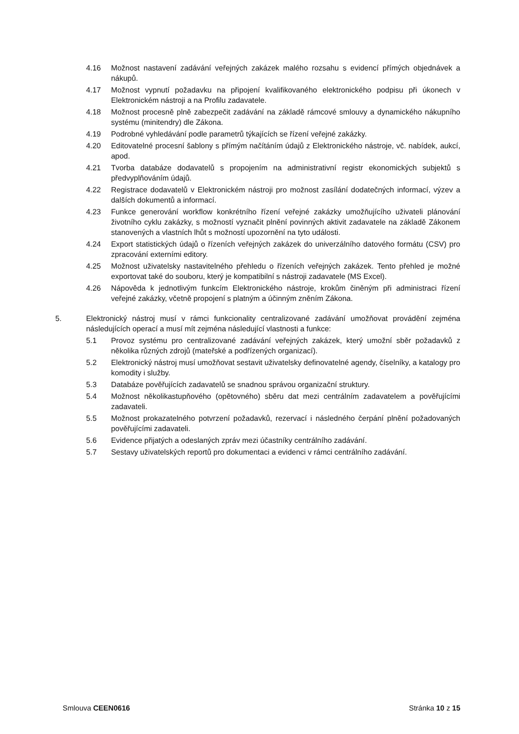4.16 Možnost nastavení zadávání veřejných zakázek malého rozsahu s evidencí přímých objednávek a nákupů.
4.17 Možnost vypnutí požadavku na připojení kvalifikovaného elektronického podpisu při úkonech v Elektronickém nástroji a na Profilu zadavatele.
4.18 Možnost procesně plně zabezpečit zadávání na základě rámcové smlouvy a dynamického nákupního systému (minitendry) dle Zákona.
4.19 Podrobné vyhledávání podle parametrů týkajících se řízení veřejné zakázky.
4.20 Editovatelné procesní šablony s přímým načítáním údajů z Elektronického nástroje, vč. nabídek, aukcí, apod.
4.21 Tvorba databáze dodavatelů s propojením na administrativní registr ekonomických subjektů s předvyplňováním údajů.
4.22 Registrace dodavatelů v Elektronickém nástroji pro možnost zasílání dodatečných informací, výzev a dalších dokumentů a informací.
4.23 Funkce generování workflow konkrétního řízení veřejné zakázky umožňujícího uživateli plánování životního cyklu zakázky, s možností vyznačit plnění povinných aktivit zadavatele na základě Zákonem stanovených a vlastních lhůt s možností upozornění na tyto události.
4.24 Export statistických údajů o řízeních veřejných zakázek do univerzálního datového formátu (CSV) pro zpracování externími editory.
4.25 Možnost uživatelsky nastavitelného přehledu o řízeních veřejných zakázek. Tento přehled je možné exportovat také do souboru, který je kompatibilní s nástroji zadavatele (MS Excel).
4.26 Nápověda k jednotlivým funkcím Elektronického nástroje, krokům činěným při administraci řízení veřejné zakázky, včetně propojení s platným a účinným zněním Zákona.
5. Elektronický nástroj musí v rámci funkcionality centralizované zadávání umožňovat provádění zejména následujících operací a musí mít zejména následující vlastnosti a funkce:
5.1 Provoz systému pro centralizované zadávání veřejných zakázek, který umožní sběr požadavků z několika různých zdrojů (mateřské a podřízených organizací).
5.2 Elektronický nástroj musí umožňovat sestavit uživatelsky definovatelné agendy, číselníky, a katalogy pro komodity i služby.
5.3 Databáze pověřujících zadavatelů se snadnou správou organizační struktury.
5.4 Možnost několikastupňového (opětovného) sběru dat mezi centrálním zadavatelem a pověřujícími zadavateli.
5.5 Možnost prokazatelného potvrzení požadavků, rezervací i následného čerpání plnění požadovaných pověřujícími zadavateli.
5.6 Evidence přijatých a odeslaných zpráv mezi účastníky centrálního zadávání.
5.7 Sestavy uživatelských reportů pro dokumentaci a evidenci v rámci centrálního zadávání.
Smlouva CEEN0616 Stránka 10 z 15